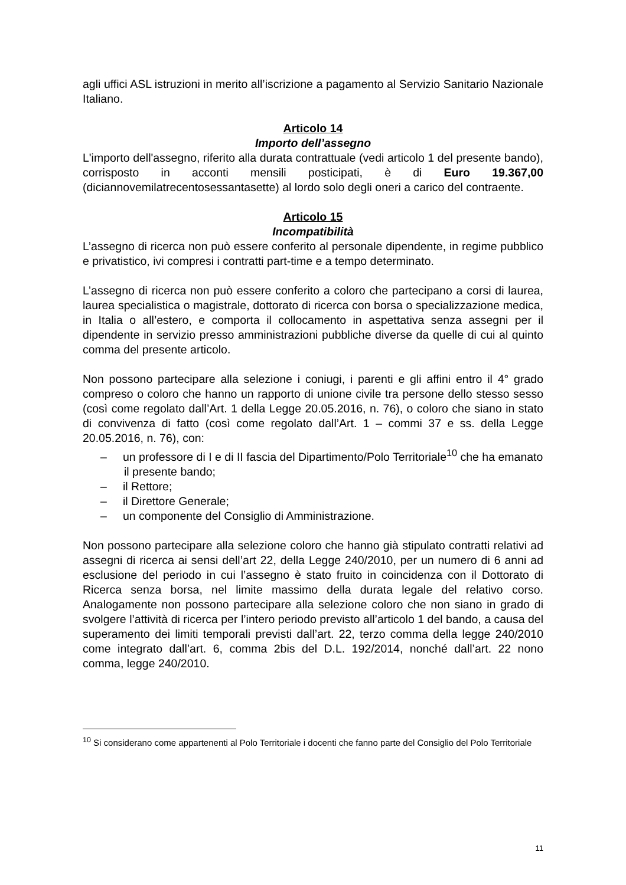agli uffici ASL istruzioni in merito all’iscrizione a pagamento al Servizio Sanitario Nazionale Italiano.
Articolo 14
Importo dell’assegno
L'importo dell'assegno, riferito alla durata contrattuale (vedi articolo 1 del presente bando), corrisposto in acconti mensili posticipati, è di Euro 19.367,00 (diciannovemilatrecentosessantasette) al lordo solo degli oneri a carico del contraente.
Articolo 15
Incompatibilità
L’assegno di ricerca non può essere conferito al personale dipendente, in regime pubblico e privatistico, ivi compresi i contratti part-time e a tempo determinato.
L’assegno di ricerca non può essere conferito a coloro che partecipano a corsi di laurea, laurea specialistica o magistrale, dottorato di ricerca con borsa o specializzazione medica, in Italia o all’estero, e comporta il collocamento in aspettativa senza assegni per il dipendente in servizio presso amministrazioni pubbliche diverse da quelle di cui al quinto comma del presente articolo.
Non possono partecipare alla selezione i coniugi, i parenti e gli affini entro il 4° grado compreso o coloro che hanno un rapporto di unione civile tra persone dello stesso sesso (così come regolato dall’Art. 1 della Legge 20.05.2016, n. 76), o coloro che siano in stato di convivenza di fatto (così come regolato dall’Art. 1 – commi 37 e ss. della Legge 20.05.2016, n. 76), con:
– un professore di I e di II fascia del Dipartimento/Polo Territoriale<sup>10</sup> che ha emanato il presente bando;
– il Rettore;
– il Direttore Generale;
– un componente del Consiglio di Amministrazione.
Non possono partecipare alla selezione coloro che hanno già stipulato contratti relativi ad assegni di ricerca ai sensi dell’art 22, della Legge 240/2010, per un numero di 6 anni ad esclusione del periodo in cui l’assegno è stato fruito in coincidenza con il Dottorato di Ricerca senza borsa, nel limite massimo della durata legale del relativo corso. Analogamente non possono partecipare alla selezione coloro che non siano in grado di svolgere l’attività di ricerca per l’intero periodo previsto all’articolo 1 del bando, a causa del superamento dei limiti temporali previsti dall’art. 22, terzo comma della legge 240/2010 come integrato dall’art. 6, comma 2bis del D.L. 192/2014, nonché dall’art. 22 nono comma, legge 240/2010.
<sup>10</sup> Si considerano come appartenenti al Polo Territoriale i docenti che fanno parte del Consiglio del Polo Territoriale
11